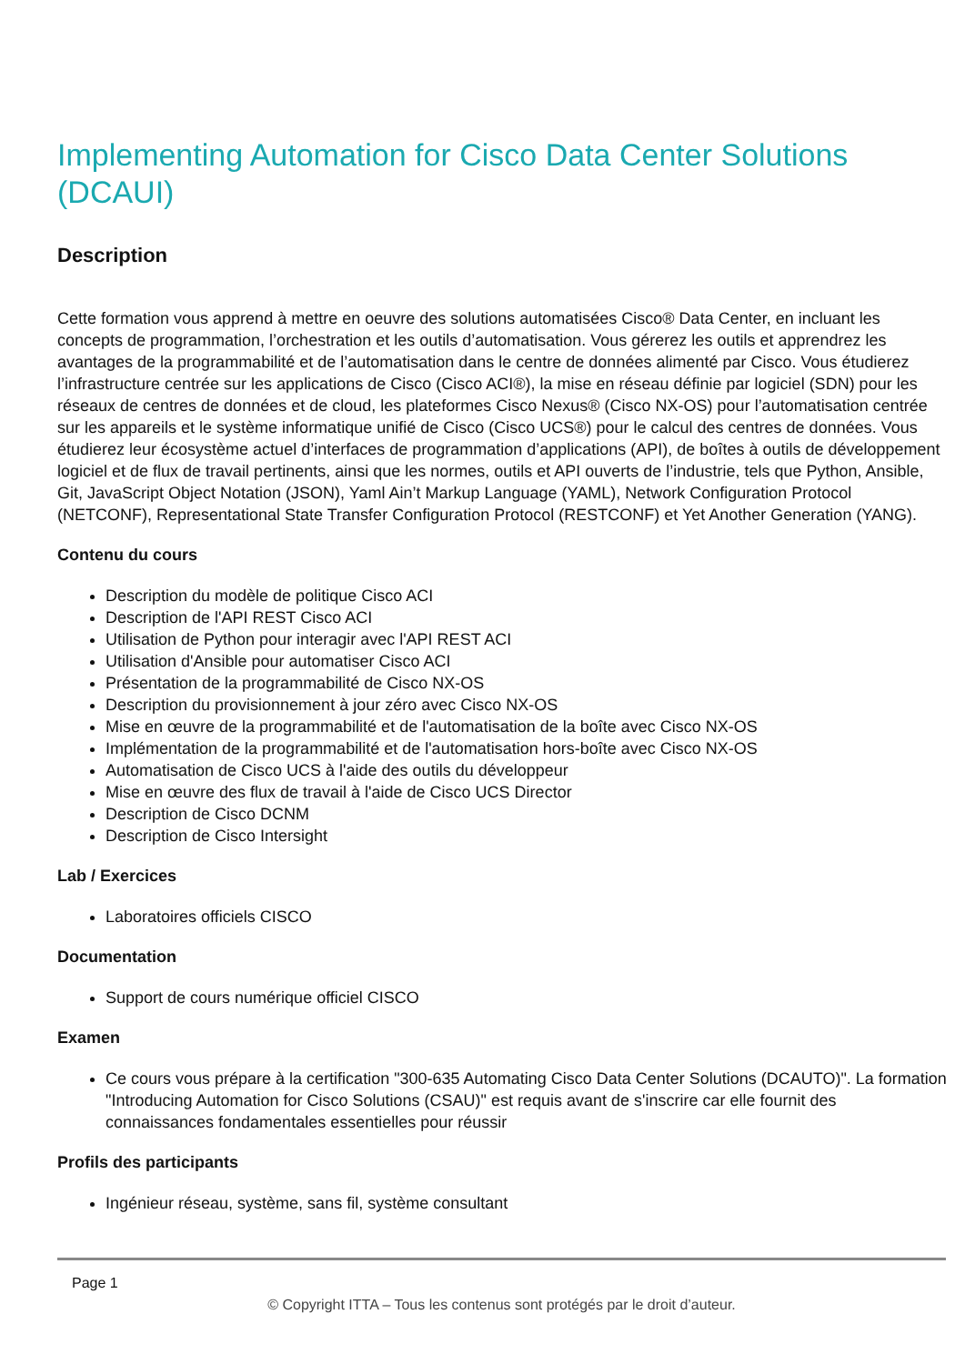Implementing Automation for Cisco Data Center Solutions (DCAUI)
Description
Cette formation vous apprend à mettre en oeuvre des solutions automatisées Cisco® Data Center, en incluant les concepts de programmation, l’orchestration et les outils d’automatisation. Vous gérerez les outils et apprendrez les avantages de la programmabilité et de l’automatisation dans le centre de données alimenté par Cisco. Vous étudierez l’infrastructure centrée sur les applications de Cisco (Cisco ACI®), la mise en réseau définie par logiciel (SDN) pour les réseaux de centres de données et de cloud, les plateformes Cisco Nexus® (Cisco NX-OS) pour l’automatisation centrée sur les appareils et le système informatique unifié de Cisco (Cisco UCS®) pour le calcul des centres de données. Vous étudierez leur écosystème actuel d’interfaces de programmation d’applications (API), de boîtes à outils de développement logiciel et de flux de travail pertinents, ainsi que les normes, outils et API ouverts de l’industrie, tels que Python, Ansible, Git, JavaScript Object Notation (JSON), Yaml Ain’t Markup Language (YAML), Network Configuration Protocol (NETCONF), Representational State Transfer Configuration Protocol (RESTCONF) et Yet Another Generation (YANG).
Contenu du cours
Description du modèle de politique Cisco ACI
Description de l'API REST Cisco ACI
Utilisation de Python pour interagir avec l'API REST ACI
Utilisation d'Ansible pour automatiser Cisco ACI
Présentation de la programmabilité de Cisco NX-OS
Description du provisionnement à jour zéro avec Cisco NX-OS
Mise en œuvre de la programmabilité et de l'automatisation de la boîte avec Cisco NX-OS
Implémentation de la programmabilité et de l'automatisation hors-boîte avec Cisco NX-OS
Automatisation de Cisco UCS à l'aide des outils du développeur
Mise en œuvre des flux de travail à l'aide de Cisco UCS Director
Description de Cisco DCNM
Description de Cisco Intersight
Lab / Exercices
Laboratoires officiels CISCO
Documentation
Support de cours numérique officiel CISCO
Examen
Ce cours vous prépare à la certification "300-635 Automating Cisco Data Center Solutions (DCAUTO)". La formation "Introducing Automation for Cisco Solutions (CSAU)" est requis avant de s'inscrire car elle fournit des connaissances fondamentales essentielles pour réussir
Profils des participants
Ingénieur réseau, système, sans fil, système consultant
Page 1
© Copyright ITTA – Tous les contenus sont protégés par le droit d’auteur.